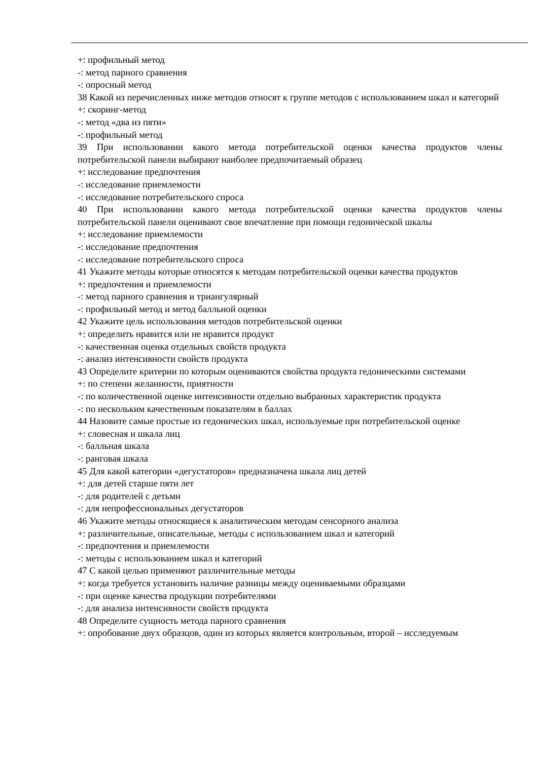+: профильный метод
-: метод парного сравнения
-: опросный метод
38 Какой из перечисленных ниже методов относят к группе методов с использованием шкал и категорий
+: скоринг-метод
-: метод «два из пяти»
-: профильный метод
39 При использовании какого метода потребительской оценки качества продуктов члены потребительской панели выбирают наиболее предпочитаемый образец
+: исследование предпочтения
-: исследование приемлемости
-: исследование потребительского спроса
40 При использовании какого метода потребительской оценки качества продуктов члены потребительской панели оценивают свое впечатление при помощи гедонической шкалы
+: исследование приемлемости
-: исследование предпочтения
-: исследование потребительского спроса
41 Укажите методы которые относятся к методам потребительской оценки качества продуктов
+: предпочтения и приемлемости
-: метод парного сравнения и триангулярный
-: профильный метод и метод балльной оценки
42 Укажите цель использования методов потребительской оценки
+: определить нравится или не нравится продукт
-: качественная оценка отдельных свойств продукта
-: анализ интенсивности свойств продукта
43 Определите критерии по которым оцениваются свойства продукта гедоническими системами
+: по степени желанности, приятности
-: по количественной оценке интенсивности отдельно выбранных характеристик продукта
-: по нескольким качественным показателям в баллах
44 Назовите самые простые из гедонических шкал, используемые при потребительской оценке
+: словесная и шкала лиц
-: балльная шкала
-: ранговая шкала
45 Для какой категории «дегустаторов» предназначена шкала лиц детей
+: для детей старше пяти лет
-: для родителей с детьми
-: для непрофессиональных дегустаторов
46 Укажите методы относящиеся к аналитическим методам сенсорного анализа
+: различительные, описательные, методы с использованием шкал и категорий
-: предпочтения и приемлемости
-: методы с использованием шкал и категорий
47 С какой целью применяют различительные методы
+: когда требуется установить наличие разницы между оцениваемыми образцами
-: при оценке качества продукции потребителями
-: для анализа интенсивности свойств продукта
48 Определите сущность метода парного сравнения
+: опробование двух образцов, один из которых является контрольным, второй – исследуемым